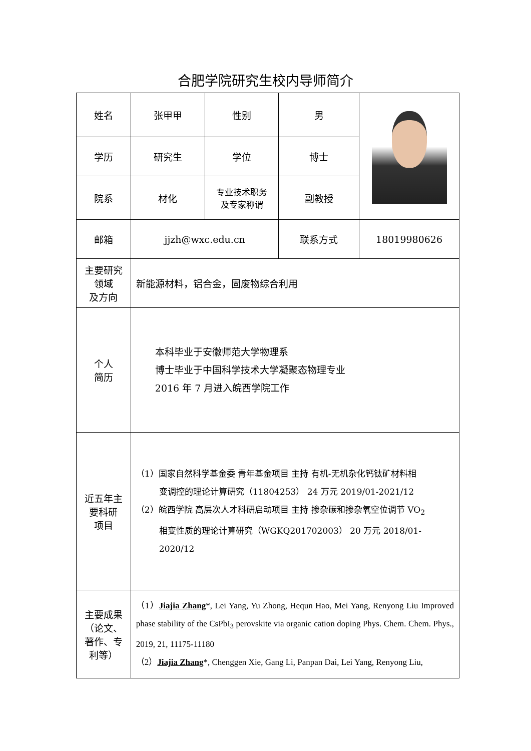合肥学院研究生校内导师简介
| 姓名 | 张甲甲 | 性别 | 男 | |
| 学历 | 研究生 | 学位 | 博士 | |
| 院系 | 材化 | 专业技术职务 及专家称谓 | 副教授 | |
| 邮箱 | jjzh@wxc.edu.cn | | 联系方式 | 18019980626 |
| 主要研究 领域 及方向 | 新能源材料，铝合金，固废物综合利用 | | | |
| 个人 简历 | 本科毕业于安徽师范大学物理系 博士毕业于中国科学技术大学凝聚态物理专业 2016 年 7 月进入皖西学院工作 | | | |
| 近五年主 要科研 项目 | （1）国家自然科学基金委 青年基金项目 主持 有机-无机杂化钙钛矿材料相 变调控的理论计算研究（11804253） 24 万元 2019/01-2021/12 （2）皖西学院 高层次人才科研启动项目 主持 掺杂碳和掺杂氧空位调节 VO<sub>2</sub> 相变性质的理论计算研究（WGKQ201702003） 20 万元 2018/01-2020/12 | | | |
| 主要成果 （论文、 著作、专 利等） | （1） Jiajia Zhang *, Lei Yang, Yu Zhong, Hequn Hao, Mei Yang, Renyong Liu Improved phase stability of the CsPbI<sub>3</sub> perovskite via organic cation doping Phys. Chem. Chem. Phys., 2019, 21, 11175-11180 （2） Jiajia Zhang *, Chenggen Xie, Gang Li, Panpan Dai, Lei Yang, Renyong Liu, | | | |